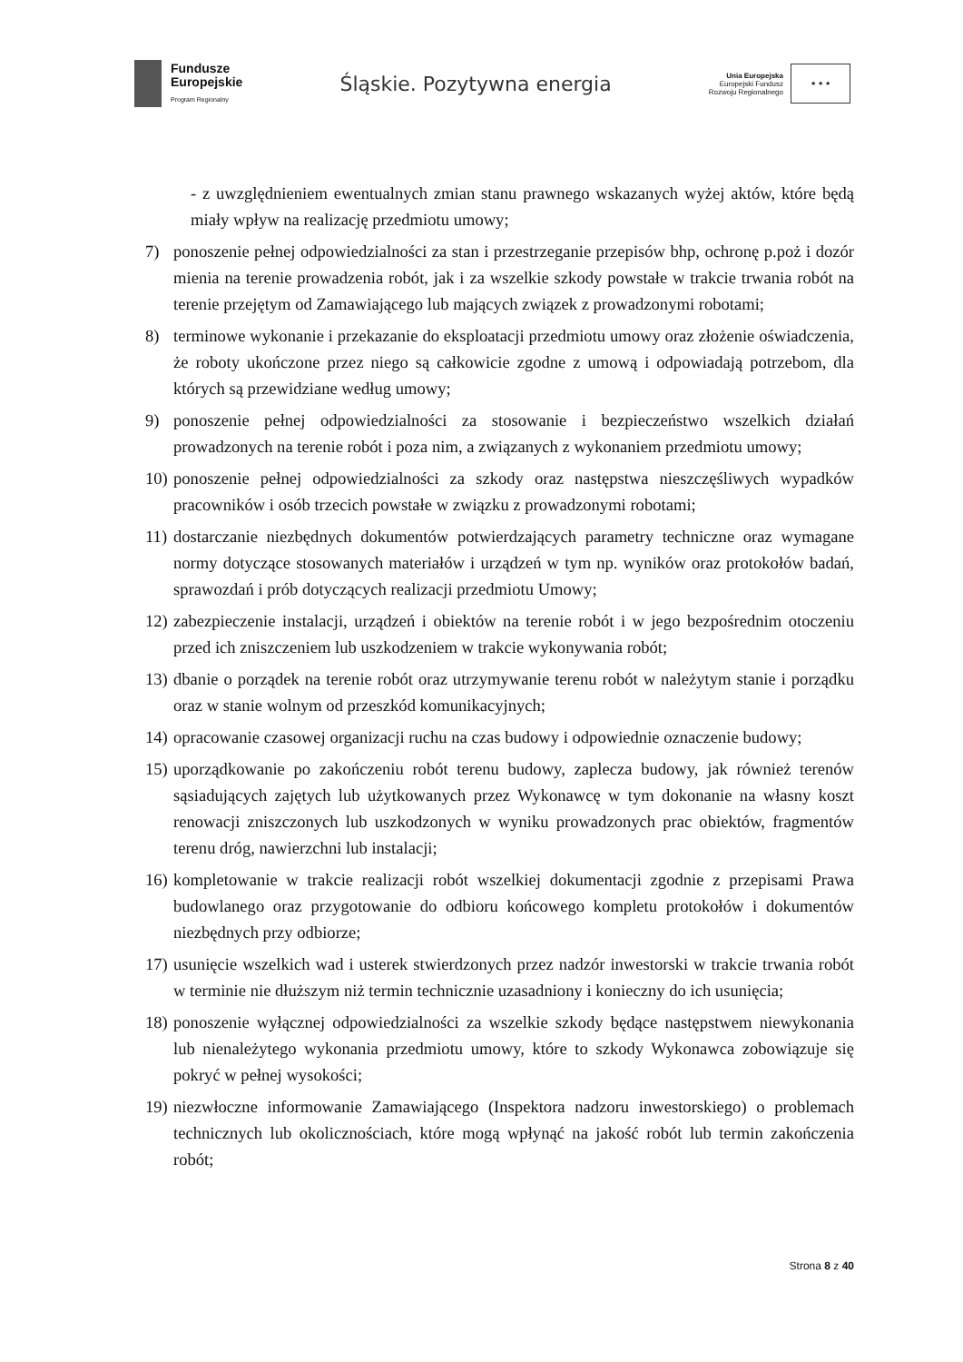Fundusze
Europejskie
Program Regionalny
Śląskie. Pozytywna energia
Unia Europejska
Europejski Fundusz
Rozwoju Regionalnego
★ ★ ★
- z uwzględnieniem ewentualnych zmian stanu prawnego wskazanych wyżej aktów, które będą miały wpływ na realizację przedmiotu umowy;
7) ponoszenie pełnej odpowiedzialności za stan i przestrzeganie przepisów bhp, ochronę p.poż i dozór mienia na terenie prowadzenia robót, jak i za wszelkie szkody powstałe w trakcie trwania robót na terenie przejętym od Zamawiającego lub mających związek z prowadzonymi robotami;
8) terminowe wykonanie i przekazanie do eksploatacji przedmiotu umowy oraz złożenie oświadczenia, że roboty ukończone przez niego są całkowicie zgodne z umową i odpowiadają potrzebom, dla których są przewidziane według umowy;
9) ponoszenie pełnej odpowiedzialności za stosowanie i bezpieczeństwo wszelkich działań prowadzonych na terenie robót i poza nim, a związanych z wykonaniem przedmiotu umowy;
10) ponoszenie pełnej odpowiedzialności za szkody oraz następstwa nieszczęśliwych wypadków pracowników i osób trzecich powstałe w związku z prowadzonymi robotami;
11) dostarczanie niezbędnych dokumentów potwierdzających parametry techniczne oraz wymagane normy dotyczące stosowanych materiałów i urządzeń w tym np. wyników oraz protokołów badań, sprawozdań i prób dotyczących realizacji przedmiotu Umowy;
12) zabezpieczenie instalacji, urządzeń i obiektów na terenie robót i w jego bezpośrednim otoczeniu przed ich zniszczeniem lub uszkodzeniem w trakcie wykonywania robót;
13) dbanie o porządek na terenie robót oraz utrzymywanie terenu robót w należytym stanie i porządku oraz w stanie wolnym od przeszkód komunikacyjnych;
14) opracowanie czasowej organizacji ruchu na czas budowy i odpowiednie oznaczenie budowy;
15) uporządkowanie po zakończeniu robót terenu budowy, zaplecza budowy, jak również terenów sąsiadujących zajętych lub użytkowanych przez Wykonawcę w tym dokonanie na własny koszt renowacji zniszczonych lub uszkodzonych w wyniku prowadzonych prac obiektów, fragmentów terenu dróg, nawierzchni lub instalacji;
16) kompletowanie w trakcie realizacji robót wszelkiej dokumentacji zgodnie z przepisami Prawa budowlanego oraz przygotowanie do odbioru końcowego kompletu protokołów i dokumentów niezbędnych przy odbiorze;
17) usunięcie wszelkich wad i usterek stwierdzonych przez nadzór inwestorski w trakcie trwania robót w terminie nie dłuższym niż termin technicznie uzasadniony i konieczny do ich usunięcia;
18) ponoszenie wyłącznej odpowiedzialności za wszelkie szkody będące następstwem niewykonania lub nienależytego wykonania przedmiotu umowy, które to szkody Wykonawca zobowiązuje się pokryć w pełnej wysokości;
19) niezwłoczne informowanie Zamawiającego (Inspektora nadzoru inwestorskiego) o problemach technicznych lub okolicznościach, które mogą wpłynąć na jakość robót lub termin zakończenia robót;
Strona 8 z 40